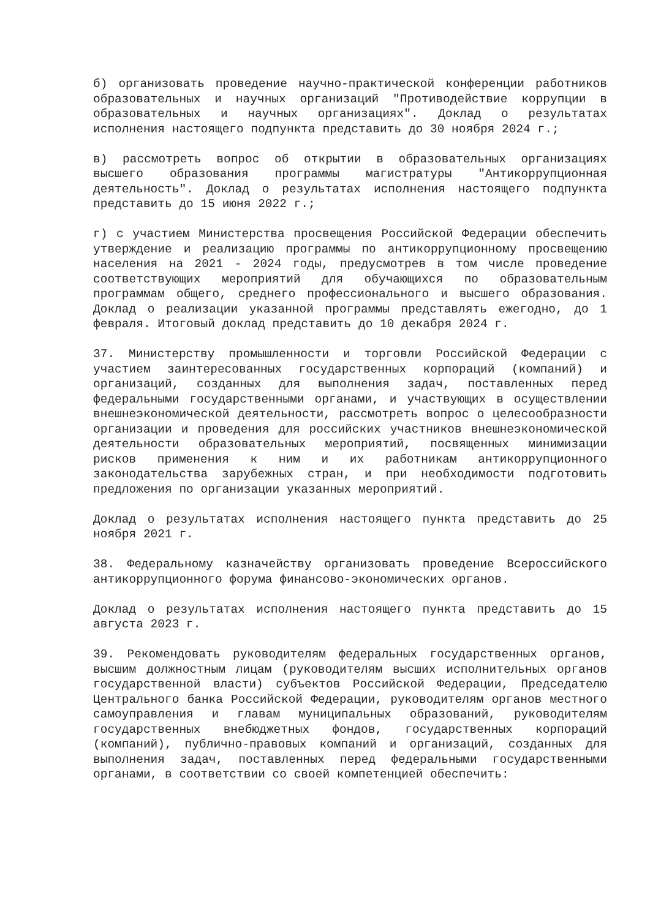б) организовать проведение научно-практической конференции работников образовательных и научных организаций "Противодействие коррупции в образовательных и научных организациях". Доклад о результатах исполнения настоящего подпункта представить до 30 ноября 2024 г.;
в) рассмотреть вопрос об открытии в образовательных организациях высшего образования программы магистратуры "Антикоррупционная деятельность". Доклад о результатах исполнения настоящего подпункта представить до 15 июня 2022 г.;
г) с участием Министерства просвещения Российской Федерации обеспечить утверждение и реализацию программы по антикоррупционному просвещению населения на 2021 - 2024 годы, предусмотрев в том числе проведение соответствующих мероприятий для обучающихся по образовательным программам общего, среднего профессионального и высшего образования. Доклад о реализации указанной программы представлять ежегодно, до 1 февраля. Итоговый доклад представить до 10 декабря 2024 г.
37. Министерству промышленности и торговли Российской Федерации с участием заинтересованных государственных корпораций (компаний) и организаций, созданных для выполнения задач, поставленных перед федеральными государственными органами, и участвующих в осуществлении внешнеэкономической деятельности, рассмотреть вопрос о целесообразности организации и проведения для российских участников внешнеэкономической деятельности образовательных мероприятий, посвященных минимизации рисков применения к ним и их работникам антикоррупционного законодательства зарубежных стран, и при необходимости подготовить предложения по организации указанных мероприятий.
Доклад о результатах исполнения настоящего пункта представить до 25 ноября 2021 г.
38. Федеральному казначейству организовать проведение Всероссийского антикоррупционного форума финансово-экономических органов.
Доклад о результатах исполнения настоящего пункта представить до 15 августа 2023 г.
39. Рекомендовать руководителям федеральных государственных органов, высшим должностным лицам (руководителям высших исполнительных органов государственной власти) субъектов Российской Федерации, Председателю Центрального банка Российской Федерации, руководителям органов местного самоуправления и главам муниципальных образований, руководителям государственных внебюджетных фондов, государственных корпораций (компаний), публично-правовых компаний и организаций, созданных для выполнения задач, поставленных перед федеральными государственными органами, в соответствии со своей компетенцией обеспечить: